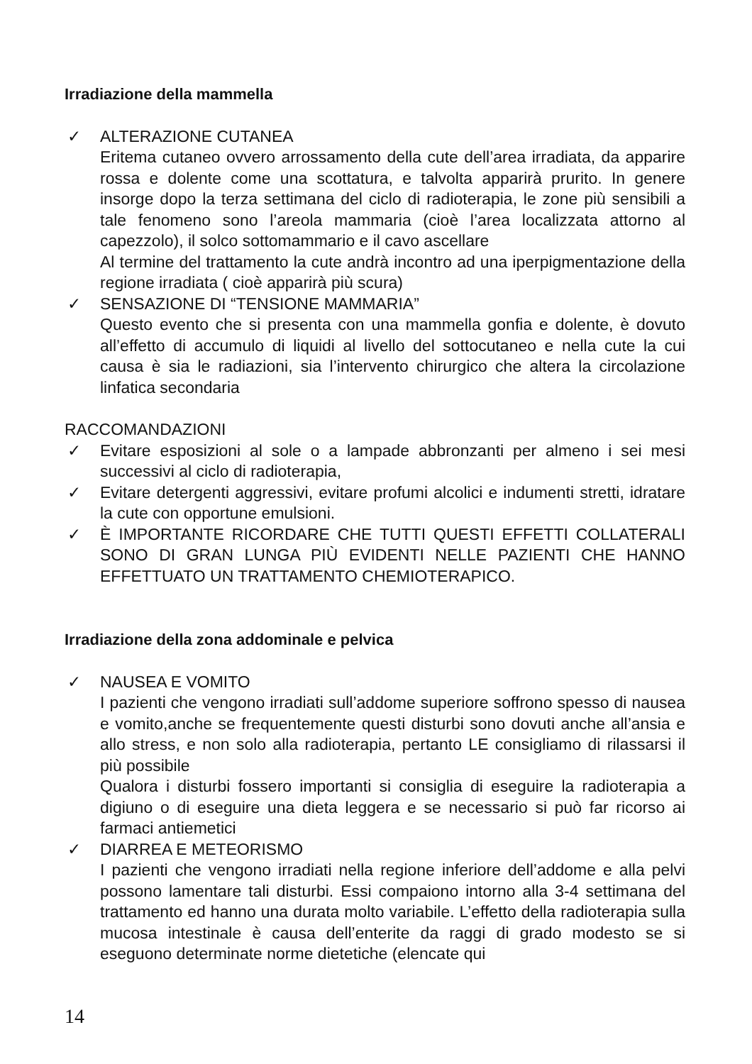Irradiazione della mammella
✓ ALTERAZIONE CUTANEA
Eritema cutaneo ovvero arrossamento della cute dell’area irradiata, da apparire rossa e dolente come una scottatura, e talvolta apparirà prurito. In genere insorge dopo la terza settimana del ciclo di radioterapia, le zone più sensibili a tale fenomeno sono l’areola mammaria (cioè l’area localizzata attorno al capezzolo), il solco sottomammario e il cavo ascellare
Al termine del trattamento la cute andrà incontro ad una iperpigmentazione della regione irradiata ( cioè apparirà più scura)
✓ SENSAZIONE DI “TENSIONE MAMMARIA”
Questo evento che si presenta con una mammella gonfia e dolente, è dovuto all’effetto di accumulo di liquidi al livello del sottocutaneo e nella cute la cui causa è sia le radiazioni, sia l’intervento chirurgico che altera la circolazione linfatica secondaria
RACCOMANDAZIONI
✓ Evitare esposizioni al sole o a lampade abbronzanti per almeno i sei mesi successivi al ciclo di radioterapia,
✓ Evitare detergenti aggressivi, evitare profumi alcolici e indumenti stretti, idratare la cute con opportune emulsioni.
✓ È IMPORTANTE RICORDARE CHE TUTTI QUESTI EFFETTI COLLATERALI SONO DI GRAN LUNGA PIÙ EVIDENTI NELLE PAZIENTI CHE HANNO EFFETTUATO UN TRATTAMENTO CHEMIOTERAPICO.
Irradiazione della zona addominale e pelvica
✓ NAUSEA E VOMITO
I pazienti che vengono irradiati sull’addome superiore soffrono spesso di nausea e vomito,anche se frequentemente questi disturbi sono dovuti anche all’ansia e allo stress, e non solo alla radioterapia, pertanto LE consigliamo di rilassarsi il più possibile
Qualora i disturbi fossero importanti si consiglia di eseguire la radioterapia a digiuno o di eseguire una dieta leggera e se necessario si può far ricorso ai farmaci antiemetici
✓ DIARREA E METEORISMO
I pazienti che vengono irradiati nella regione inferiore dell’addome e alla pelvi possono lamentare tali disturbi. Essi compaiono intorno alla 3-4 settimana del trattamento ed hanno una durata molto variabile. L’effetto della radioterapia sulla mucosa intestinale è causa dell’enterite da raggi di grado modesto se si eseguono determinate norme dietetiche (elencate qui
14